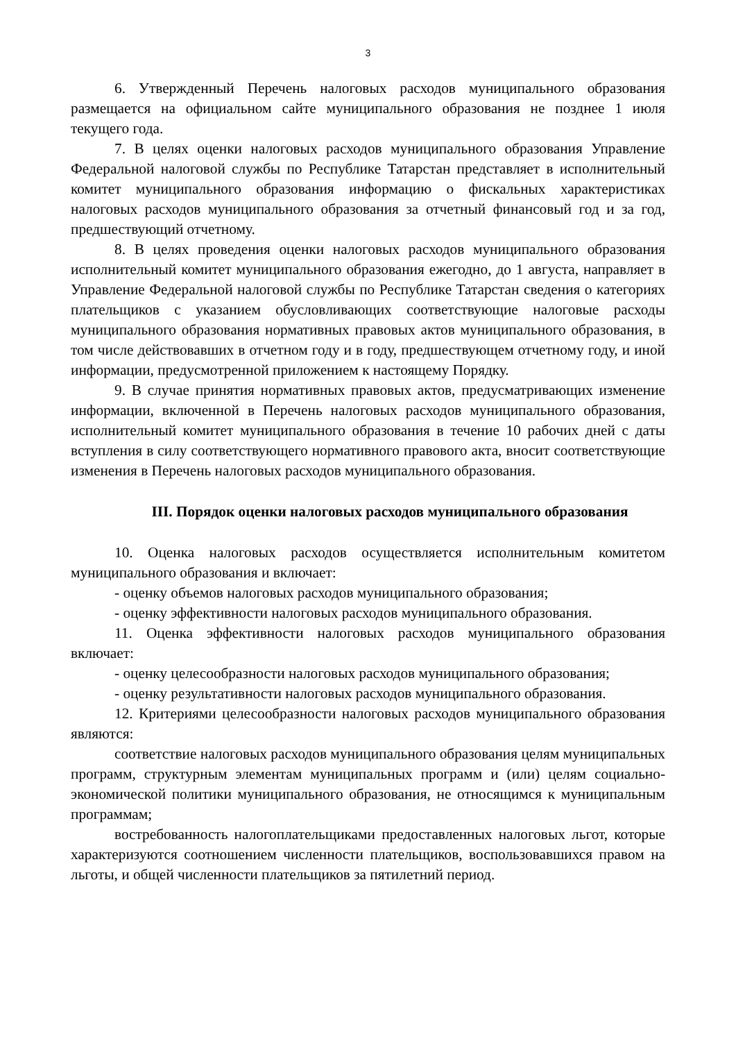3
6. Утвержденный Перечень налоговых расходов муниципального образования размещается на официальном сайте муниципального образования не позднее 1 июля текущего года.
7. В целях оценки налоговых расходов муниципального образования Управление Федеральной налоговой службы по Республике Татарстан представляет в исполнительный комитет муниципального образования информацию о фискальных характеристиках налоговых расходов муниципального образования за отчетный финансовый год и за год, предшествующий отчетному.
8. В целях проведения оценки налоговых расходов муниципального образования исполнительный комитет муниципального образования ежегодно, до 1 августа, направляет в Управление Федеральной налоговой службы по Республике Татарстан сведения о категориях плательщиков с указанием обусловливающих соответствующие налоговые расходы муниципального образования нормативных правовых актов муниципального образования, в том числе действовавших в отчетном году и в году, предшествующем отчетному году, и иной информации, предусмотренной приложением к настоящему Порядку.
9. В случае принятия нормативных правовых актов, предусматривающих изменение информации, включенной в Перечень налоговых расходов муниципального образования, исполнительный комитет муниципального образования в течение 10 рабочих дней с даты вступления в силу соответствующего нормативного правового акта, вносит соответствующие изменения в Перечень налоговых расходов муниципального образования.
III. Порядок оценки налоговых расходов муниципального образования
10. Оценка налоговых расходов осуществляется исполнительным комитетом муниципального образования и включает:
- оценку объемов налоговых расходов муниципального образования;
- оценку эффективности налоговых расходов муниципального образования.
11. Оценка эффективности налоговых расходов муниципального образования включает:
- оценку целесообразности налоговых расходов муниципального образования;
- оценку результативности налоговых расходов муниципального образования.
12. Критериями целесообразности налоговых расходов муниципального образования являются:
соответствие налоговых расходов муниципального образования целям муниципальных программ, структурным элементам муниципальных программ и (или) целям социально-экономической политики муниципального образования, не относящимся к муниципальным программам;
востребованность налогоплательщиками предоставленных налоговых льгот, которые характеризуются соотношением численности плательщиков, воспользовавшихся правом на льготы, и общей численности плательщиков за пятилетний период.